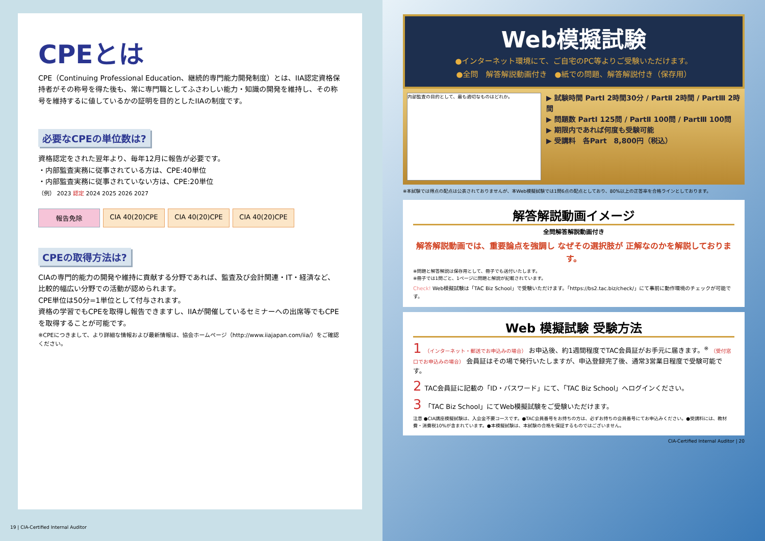CPEとは
CPE（Continuing Professional Education、継続的専門能力開発制度）とは、IIA認定資格保持者がその称号を得た後も、常に専門職としてふさわしい能力・知識の開発を維持し、その称号を維持するに値しているかの証明を目的としたIIAの制度です。
必要なCPEの単位数は?
資格認定をされた翌年より、毎年12月に報告が必要です。
・内部監査実務に従事されている方は、CPE:40単位
・内部監査実務に従事されていない方は、CPE:20単位
（例） 2023 認定 2024 2025 2026 2027
報告免除 CIA 40(20)CPE
CIA 40(20)CPE
CIA 40(20)CPE
CPEの取得方法は?
CIAの専門的能力の開発や維持に貢献する分野であれば、監査及び会計関連・IT・経済など、比較的幅広い分野での活動が認められます。
CPE単位は50分=1単位として付与されます。
資格の学習でもCPEを取得し報告できますし、IIAが開催しているセミナーへの出席等でもCPEを取得することが可能です。
※CPEにつきまして、より詳細な情報および最新情報は、協会ホームページ（http://www.iiajapan.com/iia/）をご確認ください。
19 | CIA-Certified Internal Auditor
Web模擬試験
●インターネット環境にて、ご自宅のPC等よりご受験いただけます。
●全問　解答解説動画付き　●紙での問題、解答解説付き（保存用）
内部監査の目的として、最も適切なものはどれか。
▶ 試験時間 PartⅠ 2時間30分 / PartⅡ 2時間 / PartⅢ 2時間
▶ 問題数 PartⅠ 125問 / PartⅡ 100問 / PartⅢ 100問
▶ 期限内であれば何度も受験可能
▶ 受講料　各Part　8,800円（税込）
※本試験では得点の配点は公表されておりませんが、本Web模擬試験では1問6点の配点としており、80%以上の正答率を合格ラインとしております。
解答解説動画イメージ
全問解答解説動画付き
解答解説動画では、重要論点を強調し なぜその選択肢が 正解なのかを解説しております。
※問題と解答解説は保存用として、冊子でも送付いたします。
※冊子では1問ごと、1ページに問題と解説が記載されています。
Check! Web模擬試験は「TAC Biz School」で受験いただけます。「https://bs2.tac.biz/check/」にて事前に動作環境のチェックが可能です。
Web 模擬試験 受験方法
1 （インターネット・郵送でお申込みの場合） お申込後、約1週間程度でTAC会員証がお手元に届きます。<sup>※</sup> （受付窓口でお申込みの場合） 会員証はその場で発行いたしますが、申込登録完了後、通常3営業日程度で受験可能です。
2 TAC会員証に記載の「ID・パスワード」にて、「TAC Biz School」へログインください。
3 「TAC Biz School」にてWeb模擬試験をご受験いただけます。
注意 ●CIA講座模擬試験は、入会金不要コースです。●TAC会員番号をお持ちの方は、必ずお持ちの会員番号にてお申込みください。●受講料には、教材費・消費税10%が含まれています。●本模擬試験は、本試験の合格を保証するものではございません。
CIA-Certified Internal Auditor | 20